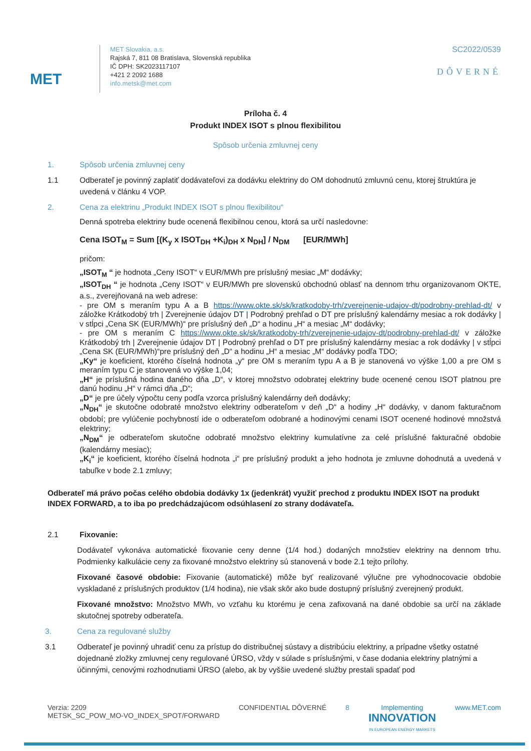MET
MET Slovakia, a.s.
Rajská 7, 811 08 Bratislava, Slovenská republika
IČ DPH: SK2023117107
+421 2 2092 1688
info.metsk@met.com
SC2022/0539
DÔVERNÉ
Príloha č. 4
Produkt INDEX ISOT s plnou flexibilitou
Spôsob určenia zmluvnej ceny
1. Spôsob určenia zmluvnej ceny
1.1 Odberateľ je povinný zaplatiť dodávateľovi za dodávku elektriny do OM dohodnutú zmluvnú cenu, ktorej štruktúra je uvedená v článku 4 VOP.
2. Cena za elektrinu „Produkt INDEX ISOT s plnou flexibilitou“
Denná spotreba elektriny bude ocenená flexibilnou cenou, ktorá sa určí nasledovne:
Cena ISOT<sub>M</sub> = Sum [(K<sub>y</sub> x ISOT<sub>DH</sub> +K<sub>i</sub>)<sub>DH</sub> x N<sub>DH</sub>] / N<sub>DM</sub> [EUR/MWh]
pričom:
„ISOT<sub>M</sub> “ je hodnota „Ceny ISOT“ v EUR/MWh pre príslušný mesiac „M“ dodávky;
„ISOT<sub>DH</sub> “ je hodnota „Ceny ISOT“ v EUR/MWh pre slovenskú obchodnú oblasť na dennom trhu organizovanom OKTE, a.s., zverejňovaná na web adrese:
- pre OM s meraním typu A a B https://www.okte.sk/sk/kratkodoby-trh/zverejnenie-udajov-dt/podrobny-prehlad-dt/ v záložke Krátkodobý trh | Zverejnenie údajov DT | Podrobný prehľad o DT pre príslušný kalendárny mesiac a rok dodávky | v stĺpci „Cena SK (EUR/MWh)“ pre príslušný deň „D“ a hodinu „H“ a mesiac „M“ dodávky;
- pre OM s meraním C https://www.okte.sk/sk/kratkodoby-trh/zverejnenie-udajov-dt/podrobny-prehlad-dt/ v záložke Krátkodobý trh | Zverejnenie údajov DT | Podrobný prehľad o DT pre príslušný kalendárny mesiac a rok dodávky | v stĺpci „Cena SK (EUR/MWh)“pre príslušný deň „D“ a hodinu „H“ a mesiac „M“ dodávky podľa TDO;
„Ky“ je koeficient, ktorého číselná hodnota „y“ pre OM s meraním typu A a B je stanovená vo výške 1,00 a pre OM s meraním typu C je stanovená vo výške 1,04;
„H“ je príslušná hodina daného dňa „D“, v ktorej množstvo odobratej elektriny bude ocenené cenou ISOT platnou pre danú hodinu „H“ v rámci dňa „D“;
„D“ je pre účely výpočtu ceny podľa vzorca príslušný kalendárny deň dodávky;
„N<sub>DH</sub>“ je skutočne odobraté množstvo elektriny odberateľom v deň „D“ a hodiny „H“ dodávky, v danom fakturačnom období; pre vylúčenie pochybností ide o odberateľom odobrané a hodinovými cenami ISOT ocenené hodinové množstvá elektriny;
„N<sub>DM</sub>“ je odberateľom skutočne odobraté množstvo elektriny kumulatívne za celé príslušné fakturačné obdobie (kalendárny mesiac);
„K<sub>i</sub>“ je koeficient, ktorého číselná hodnota „i“ pre príslušný produkt a jeho hodnota je zmluvne dohodnutá a uvedená v tabuľke v bode 2.1 zmluvy;
Odberateľ má právo počas celého obdobia dodávky 1x (jedenkrát) využiť prechod z produktu INDEX ISOT na produkt INDEX FORWARD, a to iba po predchádzajúcom odsúhlasení zo strany dodávateľa.
2.1 Fixovanie:
Dodávateľ vykonáva automatické fixovanie ceny denne (1/4 hod.) dodaných množstiev elektriny na dennom trhu. Podmienky kalkulácie ceny za fixované množstvo elektriny sú stanovená v bode 2.1 tejto prílohy.
Fixované časové obdobie: Fixovanie (automatické) môže byť realizované výlučne pre vyhodnocovacie obdobie vyskladané z príslušných produktov (1/4 hodina), nie však skôr ako bude dostupný príslušný zverejnený produkt.
Fixované množstvo: Množstvo MWh, vo vzťahu ku ktorému je cena zafixovaná na dané obdobie sa určí na základe skutočnej spotreby odberateľa.
3. Cena za regulované služby
3.1 Odberateľ je povinný uhradiť cenu za prístup do distribučnej sústavy a distribúciu elektriny, a prípadne všetky ostatné dojednané zložky zmluvnej ceny regulované ÚRSO, vždy v súlade s príslušnými, v čase dodania elektriny platnými a účinnými, cenovými rozhodnutiami ÚRSO (alebo, ak by vyššie uvedené služby prestali spadať pod
Verzia: 2209
METSK_SC_POW_MO-VO_INDEX_SPOT/FORWARD
CONFIDENTIAL DÔVERNÉ 8 Implementing
INNOVATION
IN EUROPEAN ENERGY MARKETS
www.MET.com